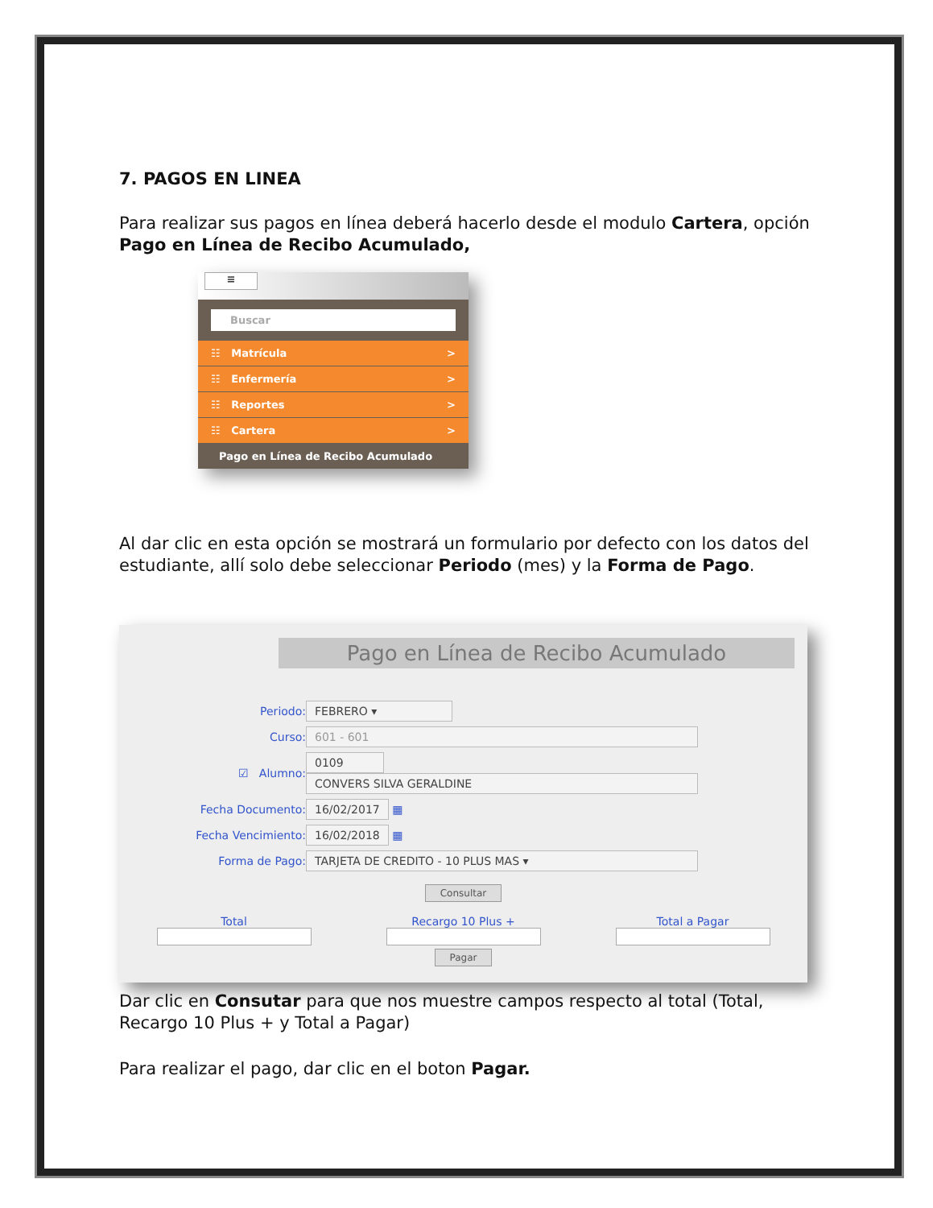7. PAGOS EN LINEA
Para realizar sus pagos en línea deberá hacerlo desde el modulo Cartera, opción Pago en Línea de Recibo Acumulado,
≡
Buscar
☷ Matrícula >
☷ Enfermería >
☷ Reportes >
☷ Cartera >
Pago en Línea de Recibo Acumulado
Al dar clic en esta opción se mostrará un formulario por defecto con los datos del estudiante, allí solo debe seleccionar Periodo (mes) y la Forma de Pago.
Pago en Línea de Recibo Acumulado
Periodo: FEBRERO ▾
Curso: 601 - 601
☑ Alumno: 0109
CONVERS SILVA GERALDINE
Fecha Documento: 16/02/2017 ▦
Fecha Vencimiento: 16/02/2018 ▦
Forma de Pago: TARJETA DE CREDITO - 10 PLUS MAS ▾
Consultar
Total Recargo 10 Plus + Total a Pagar
Pagar
Dar clic en Consutar para que nos muestre campos respecto al total (Total, Recargo 10 Plus + y Total a Pagar)
Para realizar el pago, dar clic en el boton Pagar.